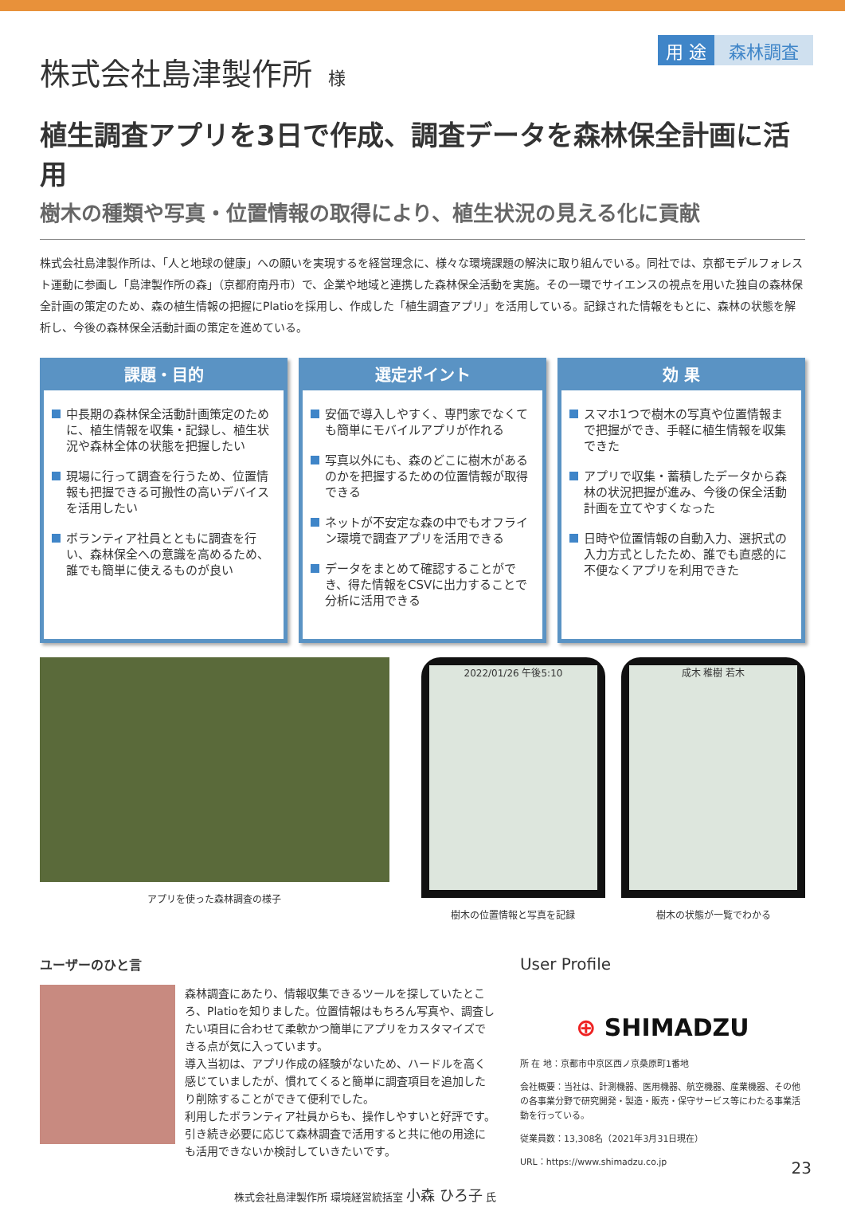用 途 森林調査
株式会社島津製作所 様
植生調査アプリを3日で作成、調査データを森林保全計画に活用
樹木の種類や写真・位置情報の取得により、植生状況の見える化に貢献
株式会社島津製作所は、「人と地球の健康」への願いを実現するを経営理念に、様々な環境課題の解決に取り組んでいる。同社では、京都モデルフォレスト運動に参画し「島津製作所の森」（京都府南丹市）で、企業や地域と連携した森林保全活動を実施。その一環でサイエンスの視点を用いた独自の森林保全計画の策定のため、森の植生情報の把握にPlatioを採用し、作成した「植生調査アプリ」を活用している。記録された情報をもとに、森林の状態を解析し、今後の森林保全活動計画の策定を進めている。
課題・目的
中長期の森林保全活動計画策定のために、植生情報を収集・記録し、植生状況や森林全体の状態を把握したい
現場に行って調査を行うため、位置情報も把握できる可搬性の高いデバイスを活用したい
ボランティア社員とともに調査を行い、森林保全への意識を高めるため、誰でも簡単に使えるものが良い
選定ポイント
安価で導入しやすく、専門家でなくても簡単にモバイルアプリが作れる
写真以外にも、森のどこに樹木があるのかを把握するための位置情報が取得できる
ネットが不安定な森の中でもオフライン環境で調査アプリを活用できる
データをまとめて確認することができ、得た情報をCSVに出力することで分析に活用できる
効 果
スマホ1つで樹木の写真や位置情報まで把握ができ、手軽に植生情報を収集できた
アプリで収集・蓄積したデータから森林の状況把握が進み、今後の保全活動計画を立てやすくなった
日時や位置情報の自動入力、選択式の入力方式としたため、誰でも直感的に不便なくアプリを利用できた
アプリを使った森林調査の様子
2022/01/26 午後5:10
樹木の位置情報と写真を記録
成木 稚樹 若木
樹木の状態が一覧でわかる
ユーザーのひと言
森林調査にあたり、情報収集できるツールを探していたところ、Platioを知りました。位置情報はもちろん写真や、調査したい項目に合わせて柔軟かつ簡単にアプリをカスタマイズできる点が気に入っています。
導入当初は、アプリ作成の経験がないため、ハードルを高く感じていましたが、慣れてくると簡単に調査項目を追加したり削除することができて便利でした。
利用したボランティア社員からも、操作しやすいと好評です。引き続き必要に応じて森林調査で活用すると共に他の用途にも活用できないか検討していきたいです。
株式会社島津製作所 環境経営統括室 小森 ひろ子 氏
User Profile
⊕ SHIMADZU
所 在 地：京都市中京区西ノ京桑原町1番地
会社概要：当社は、計測機器、医用機器、航空機器、産業機器、その他の各事業分野で研究開発・製造・販売・保守サービス等にわたる事業活動を行っている。
従業員数：13,308名（2021年3月31日現在）
URL：https://www.shimadzu.co.jp
23